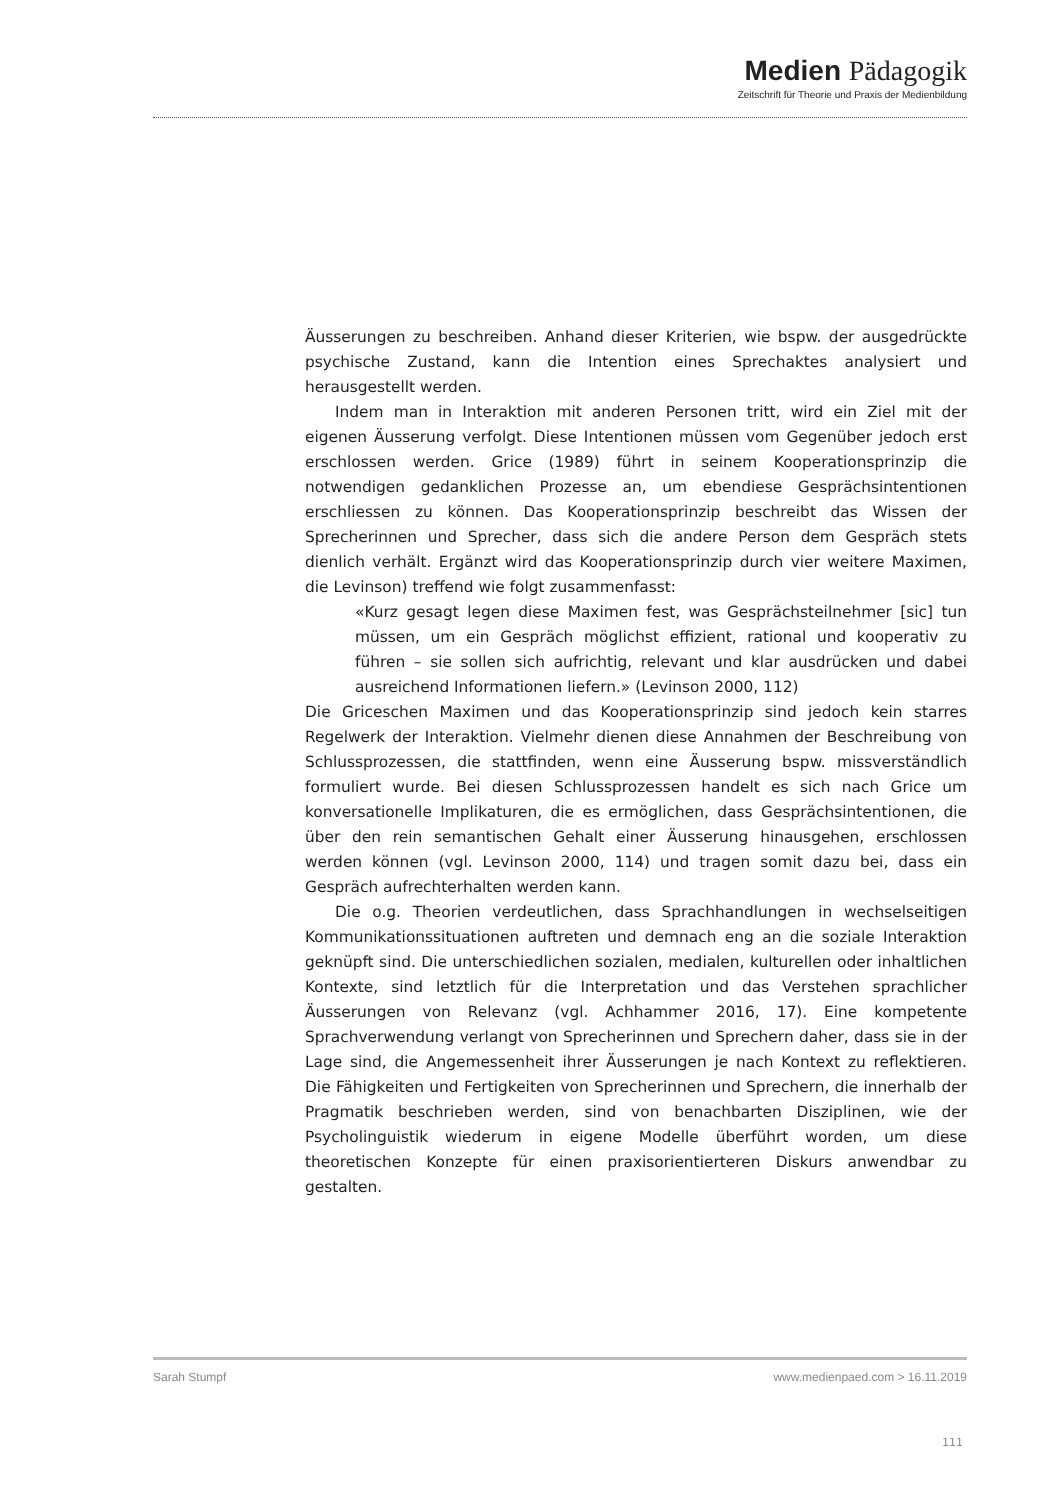Medien Pädagogik
Zeitschrift für Theorie und Praxis der Medienbildung
Äusserungen zu beschreiben. Anhand dieser Kriterien, wie bspw. der ausgedrückte psychische Zustand, kann die Intention eines Sprechaktes analysiert und herausgestellt werden.
Indem man in Interaktion mit anderen Personen tritt, wird ein Ziel mit der eigenen Äusserung verfolgt. Diese Intentionen müssen vom Gegenüber jedoch erst erschlossen werden. Grice (1989) führt in seinem Kooperationsprinzip die notwendigen gedanklichen Prozesse an, um ebendiese Gesprächsintentionen erschliessen zu können. Das Kooperationsprinzip beschreibt das Wissen der Sprecherinnen und Sprecher, dass sich die andere Person dem Gespräch stets dienlich verhält. Ergänzt wird das Kooperationsprinzip durch vier weitere Maximen, die Levinson) treffend wie folgt zusammenfasst:
«Kurz gesagt legen diese Maximen fest, was Gesprächsteilnehmer [sic] tun müssen, um ein Gespräch möglichst effizient, rational und kooperativ zu führen – sie sollen sich aufrichtig, relevant und klar ausdrücken und dabei ausreichend Informationen liefern.» (Levinson 2000, 112)
Die Griceschen Maximen und das Kooperationsprinzip sind jedoch kein starres Regelwerk der Interaktion. Vielmehr dienen diese Annahmen der Beschreibung von Schlussprozessen, die stattfinden, wenn eine Äusserung bspw. missverständlich formuliert wurde. Bei diesen Schlussprozessen handelt es sich nach Grice um konversationelle Implikaturen, die es ermöglichen, dass Gesprächsintentionen, die über den rein semantischen Gehalt einer Äusserung hinausgehen, erschlossen werden können (vgl. Levinson 2000, 114) und tragen somit dazu bei, dass ein Gespräch aufrechterhalten werden kann.
Die o.g. Theorien verdeutlichen, dass Sprachhandlungen in wechselseitigen Kommunikationssituationen auftreten und demnach eng an die soziale Interaktion geknüpft sind. Die unterschiedlichen sozialen, medialen, kulturellen oder inhaltlichen Kontexte, sind letztlich für die Interpretation und das Verstehen sprachlicher Äusserungen von Relevanz (vgl. Achhammer 2016, 17). Eine kompetente Sprachverwendung verlangt von Sprecherinnen und Sprechern daher, dass sie in der Lage sind, die Angemessenheit ihrer Äusserungen je nach Kontext zu reflektieren. Die Fähigkeiten und Fertigkeiten von Sprecherinnen und Sprechern, die innerhalb der Pragmatik beschrieben werden, sind von benachbarten Disziplinen, wie der Psycholinguistik wiederum in eigene Modelle überführt worden, um diese theoretischen Konzepte für einen praxisorientierteren Diskurs anwendbar zu gestalten.
Sarah Stumpf www.medienpaed.com > 16.11.2019
111